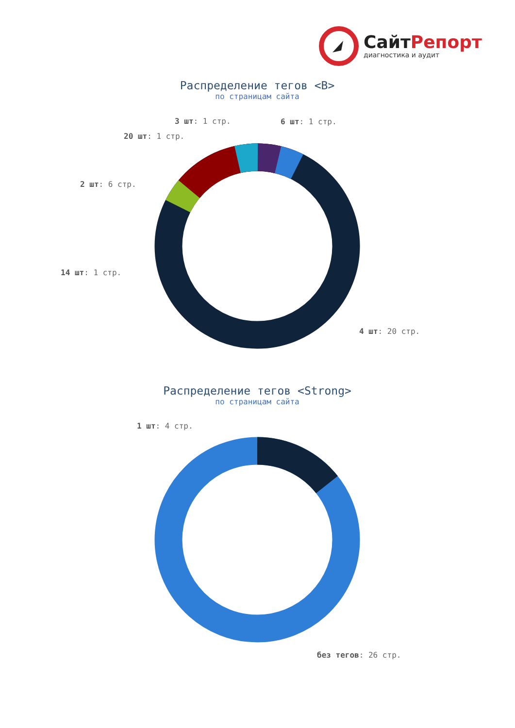СайтРепорт
диагностика и аудит
Распределение тегов <B>
по страницам сайта
3 шт: 1 стр. 6 шт: 1 стр.
20 шт: 1 стр.
2 шт: 6 стр.
14 шт: 1 стр.
4 шт: 20 стр.
Распределение тегов <Strong>
по страницам сайта
1 шт: 4 стр.
без тегов: 26 стр.